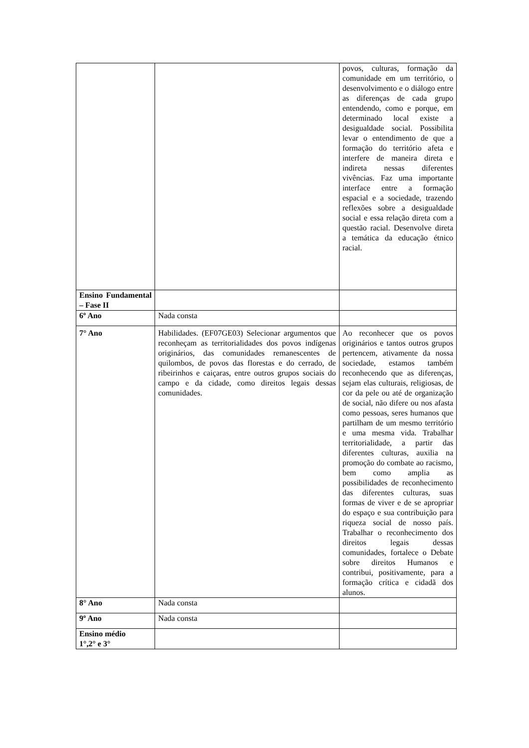| | | povos, culturas, formação da comunidade em um território, o desenvolvimento e o diálogo entre as diferenças de cada grupo entendendo, como e porque, em determinado local existe a desigualdade social. Possibilita levar o entendimento de que a formação do território afeta e interfere de maneira direta e indireta nessas diferentes vivências. Faz uma importante interface entre a formação espacial e a sociedade, trazendo reflexões sobre a desigualdade social e essa relação direta com a questão racial. Desenvolve direta a temática da educação étnico racial. |
| Ensino Fundamental – Fase II | | |
| 6º Ano | Nada consta | |
| 7° Ano | Habilidades. (EF07GE03) Selecionar argumentos que reconheçam as territorialidades dos povos indígenas originários, das comunidades remanescentes de quilombos, de povos das florestas e do cerrado, de ribeirinhos e caiçaras, entre outros grupos sociais do campo e da cidade, como direitos legais dessas comunidades. | Ao reconhecer que os povos originários e tantos outros grupos pertencem, ativamente da nossa sociedade, estamos também reconhecendo que as diferenças, sejam elas culturais, religiosas, de cor da pele ou até de organização de social, não difere ou nos afasta como pessoas, seres humanos que partilham de um mesmo território e uma mesma vida. Trabalhar territorialidade, a partir das diferentes culturas, auxilia na promoção do combate ao racismo, bem como amplia as possibilidades de reconhecimento das diferentes culturas, suas formas de viver e de se apropriar do espaço e sua contribuição para riqueza social de nosso país. Trabalhar o reconhecimento dos direitos legais dessas comunidades, fortalece o Debate sobre direitos Humanos e contribui, positivamente, para a formação crítica e cidadã dos alunos. |
| 8° Ano | Nada consta | |
| 9º Ano | Nada consta | |
| Ensino médio 1°,2° e 3° | | |